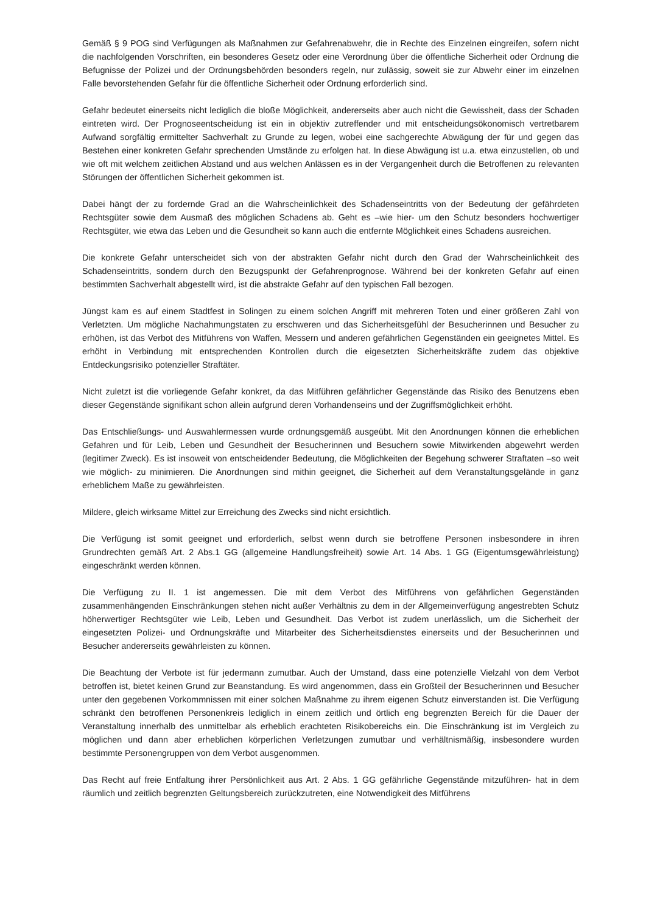Gemäß § 9 POG sind Verfügungen als Maßnahmen zur Gefahrenabwehr, die in Rechte des Einzelnen eingreifen, sofern nicht die nachfolgenden Vorschriften, ein besonderes Gesetz oder eine Verordnung über die öffentliche Sicherheit oder Ordnung die Befugnisse der Polizei und der Ordnungsbehörden besonders regeln, nur zulässig, soweit sie zur Abwehr einer im einzelnen Falle bevorstehenden Gefahr für die öffentliche Sicherheit oder Ordnung erforderlich sind.
Gefahr bedeutet einerseits nicht lediglich die bloße Möglichkeit, andererseits aber auch nicht die Gewissheit, dass der Schaden eintreten wird. Der Prognoseentscheidung ist ein in objektiv zutreffender und mit entscheidungsökonomisch vertretbarem Aufwand sorgfältig ermittelter Sachverhalt zu Grunde zu legen, wobei eine sachgerechte Abwägung der für und gegen das Bestehen einer konkreten Gefahr sprechenden Umstände zu erfolgen hat. In diese Abwägung ist u.a. etwa einzustellen, ob und wie oft mit welchem zeitlichen Abstand und aus welchen Anlässen es in der Vergangenheit durch die Betroffenen zu relevanten Störungen der öffentlichen Sicherheit gekommen ist.
Dabei hängt der zu fordernde Grad an die Wahrscheinlichkeit des Schadenseintritts von der Bedeutung der gefährdeten Rechtsgüter sowie dem Ausmaß des möglichen Schadens ab. Geht es –wie hier- um den Schutz besonders hochwertiger Rechtsgüter, wie etwa das Leben und die Gesundheit so kann auch die entfernte Möglichkeit eines Schadens ausreichen.
Die konkrete Gefahr unterscheidet sich von der abstrakten Gefahr nicht durch den Grad der Wahrscheinlichkeit des Schadenseintritts, sondern durch den Bezugspunkt der Gefahrenprognose. Während bei der konkreten Gefahr auf einen bestimmten Sachverhalt abgestellt wird, ist die abstrakte Gefahr auf den typischen Fall bezogen.
Jüngst kam es auf einem Stadtfest in Solingen zu einem solchen Angriff mit mehreren Toten und einer größeren Zahl von Verletzten. Um mögliche Nachahmungstaten zu erschweren und das Sicherheitsgefühl der Besucherinnen und Besucher zu erhöhen, ist das Verbot des Mitführens von Waffen, Messern und anderen gefährlichen Gegenständen ein geeignetes Mittel. Es erhöht in Verbindung mit entsprechenden Kontrollen durch die eigesetzten Sicherheitskräfte zudem das objektive Entdeckungsrisiko potenzieller Straftäter.
Nicht zuletzt ist die vorliegende Gefahr konkret, da das Mitführen gefährlicher Gegenstände das Risiko des Benutzens eben dieser Gegenstände signifikant schon allein aufgrund deren Vorhandenseins und der Zugriffsmöglichkeit erhöht.
Das Entschließungs- und Auswahlermessen wurde ordnungsgemäß ausgeübt. Mit den Anordnungen können die erheblichen Gefahren und für Leib, Leben und Gesundheit der Besucherinnen und Besuchern sowie Mitwirkenden abgewehrt werden (legitimer Zweck). Es ist insoweit von entscheidender Bedeutung, die Möglichkeiten der Begehung schwerer Straftaten –so weit wie möglich- zu minimieren. Die Anordnungen sind mithin geeignet, die Sicherheit auf dem Veranstaltungsgelände in ganz erheblichem Maße zu gewährleisten.
Mildere, gleich wirksame Mittel zur Erreichung des Zwecks sind nicht ersichtlich.
Die Verfügung ist somit geeignet und erforderlich, selbst wenn durch sie betroffene Personen insbesondere in ihren Grundrechten gemäß Art. 2 Abs.1 GG (allgemeine Handlungsfreiheit) sowie Art. 14 Abs. 1 GG (Eigentumsgewährleistung) eingeschränkt werden können.
Die Verfügung zu II. 1 ist angemessen. Die mit dem Verbot des Mitführens von gefährlichen Gegenständen zusammenhängenden Einschränkungen stehen nicht außer Verhältnis zu dem in der Allgemeinverfügung angestrebten Schutz höherwertiger Rechtsgüter wie Leib, Leben und Gesundheit. Das Verbot ist zudem unerlässlich, um die Sicherheit der eingesetzten Polizei- und Ordnungskräfte und Mitarbeiter des Sicherheitsdienstes einerseits und der Besucherinnen und Besucher andererseits gewährleisten zu können.
Die Beachtung der Verbote ist für jedermann zumutbar. Auch der Umstand, dass eine potenzielle Vielzahl von dem Verbot betroffen ist, bietet keinen Grund zur Beanstandung. Es wird angenommen, dass ein Großteil der Besucherinnen und Besucher unter den gegebenen Vorkommnissen mit einer solchen Maßnahme zu ihrem eigenen Schutz einverstanden ist. Die Verfügung schränkt den betroffenen Personenkreis lediglich in einem zeitlich und örtlich eng begrenzten Bereich für die Dauer der Veranstaltung innerhalb des unmittelbar als erheblich erachteten Risikobereichs ein. Die Einschränkung ist im Vergleich zu möglichen und dann aber erheblichen körperlichen Verletzungen zumutbar und verhältnismäßig, insbesondere wurden bestimmte Personengruppen von dem Verbot ausgenommen.
Das Recht auf freie Entfaltung ihrer Persönlichkeit aus Art. 2 Abs. 1 GG gefährliche Gegenstände mitzuführen- hat in dem räumlich und zeitlich begrenzten Geltungsbereich zurückzutreten, eine Notwendigkeit des Mitführens